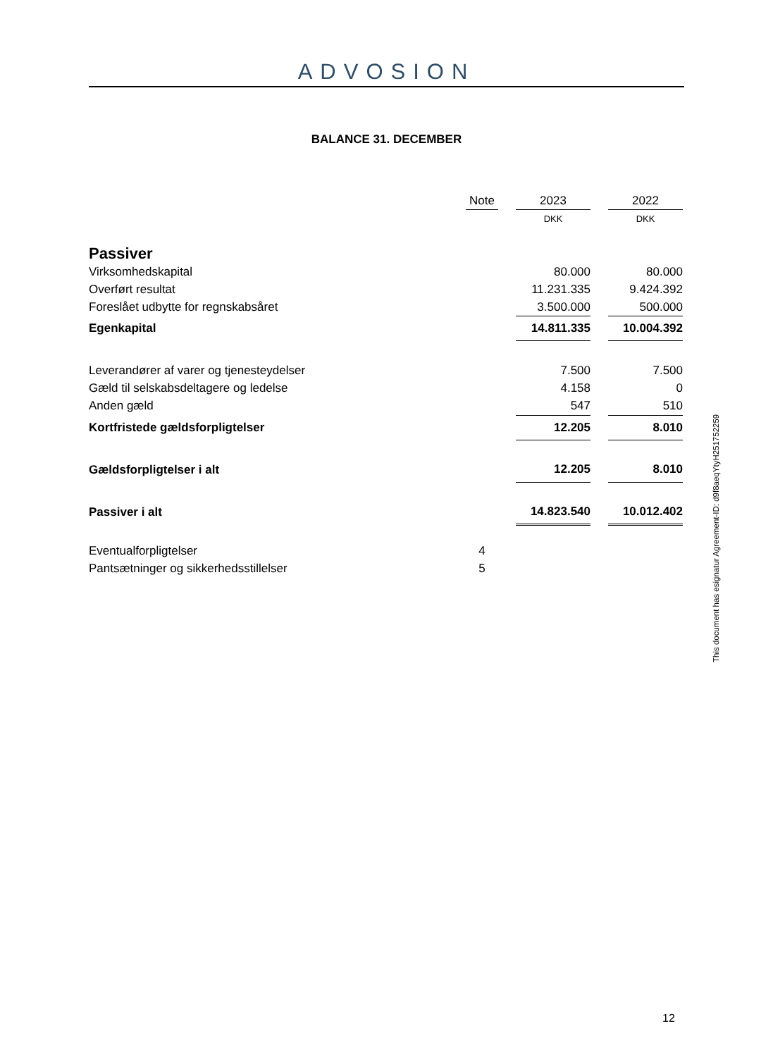ADVOSION
BALANCE 31. DECEMBER
| | Note | | 2023 | | 2022 |
| | | | DKK | | DKK |
| Passiver | | | | | |
| Virksomhedskapital | | | 80.000 | | 80.000 |
| Overført resultat | | | 11.231.335 | | 9.424.392 |
| Foreslået udbytte for regnskabsåret | | | 3.500.000 | | 500.000 |
| Egenkapital | | | 14.811.335 | | 10.004.392 |
| Leverandører af varer og tjenesteydelser | | | 7.500 | | 7.500 |
| Gæld til selskabsdeltagere og ledelse | | | 4.158 | | 0 |
| Anden gæld | | | 547 | | 510 |
| Kortfristede gældsforpligtelser | | | 12.205 | | 8.010 |
| Gældsforpligtelser i alt | | | 12.205 | | 8.010 |
| Passiver i alt | | | 14.823.540 | | 10.012.402 |
| Eventualforpligtelser | 4 | | | | |
| Pantsætninger og sikkerhedsstillelser | 5 | | | | |
This document has esignatur Agreement-ID: d9f8aeqYtyH251752259
12